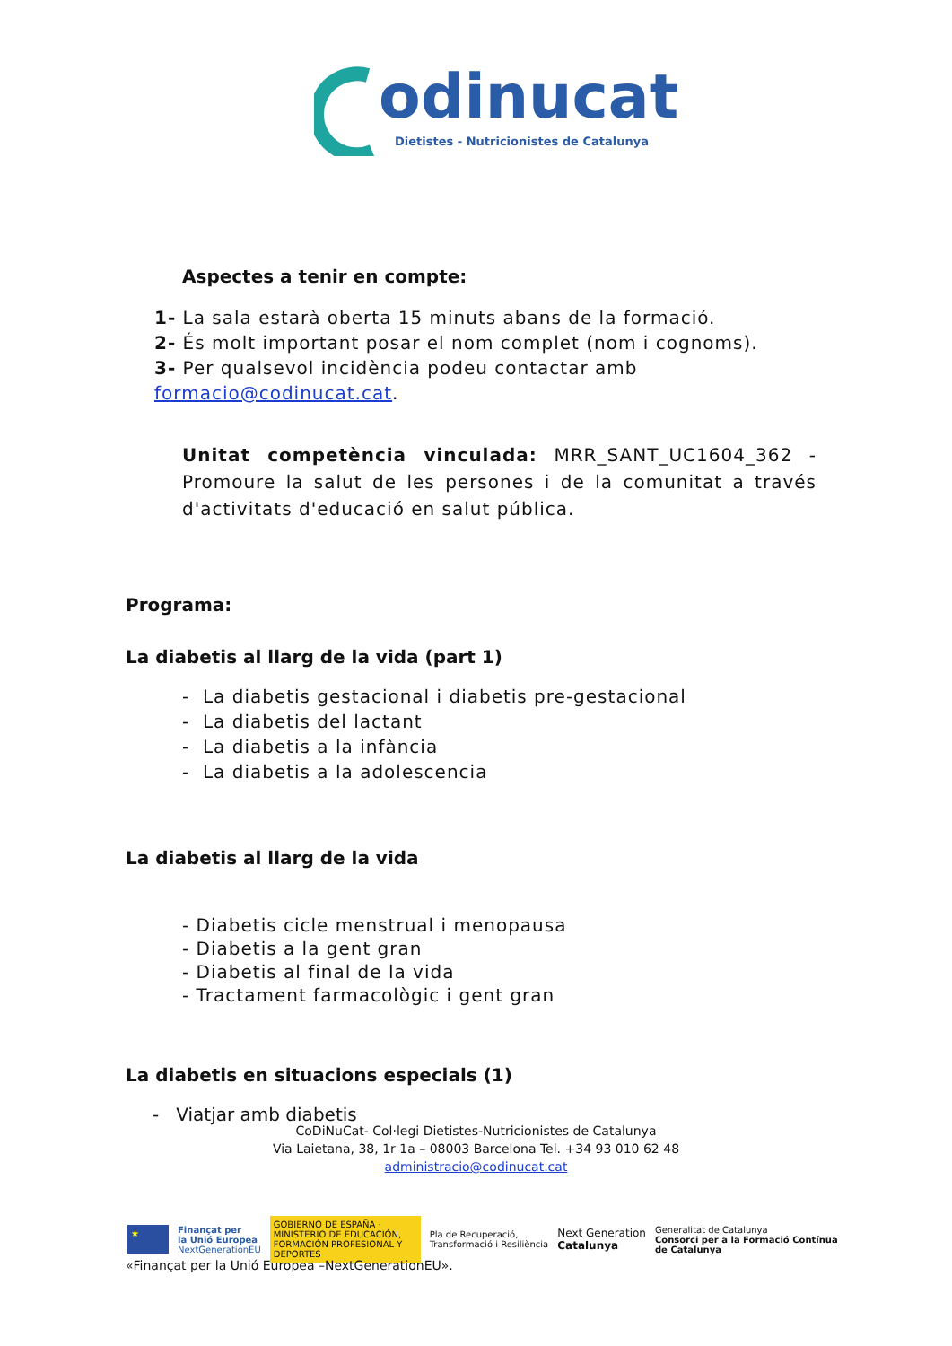odinucat
Dietistes - Nutricionistes de Catalunya
Aspectes a tenir en compte:
1- La sala estarà oberta 15 minuts abans de la formació.
2- És molt important posar el nom complet (nom i cognoms).
3- Per qualsevol incidència podeu contactar amb formacio@codinucat.cat.
Unitat competència vinculada: MRR_SANT_UC1604_362 - Promoure la salut de les persones i de la comunitat a través d'activitats d'educació en salut pública.
Programa:
La diabetis al llarg de la vida (part 1)
- La diabetis gestacional i diabetis pre-gestacional
- La diabetis del lactant
- La diabetis a la infància
- La diabetis a la adolescencia
La diabetis al llarg de la vida
- Diabetis cicle menstrual i menopausa
- Diabetis a la gent gran
- Diabetis al final de la vida
- Tractament farmacològic i gent gran
La diabetis en situacions especials (1)
- Viatjar amb diabetis
CoDiNuCat- Col·legi Dietistes-Nutricionistes de Catalunya
Via Laietana, 38, 1r 1a – 08003 Barcelona Tel. +34 93 010 62 48
administracio@codinucat.cat
★ Finançat per
la Unió Europea
NextGenerationEU GOBIERNO DE ESPAÑA · MINISTERIO DE EDUCACIÓN, FORMACIÓN PROFESIONAL Y DEPORTES Pla de Recuperació,
Transformació i Resiliència Next Generation
Catalunya Generalitat de Catalunya
Consorci per a la Formació Contínua
de Catalunya
«Finançat per la Unió Europea –NextGenerationEU».